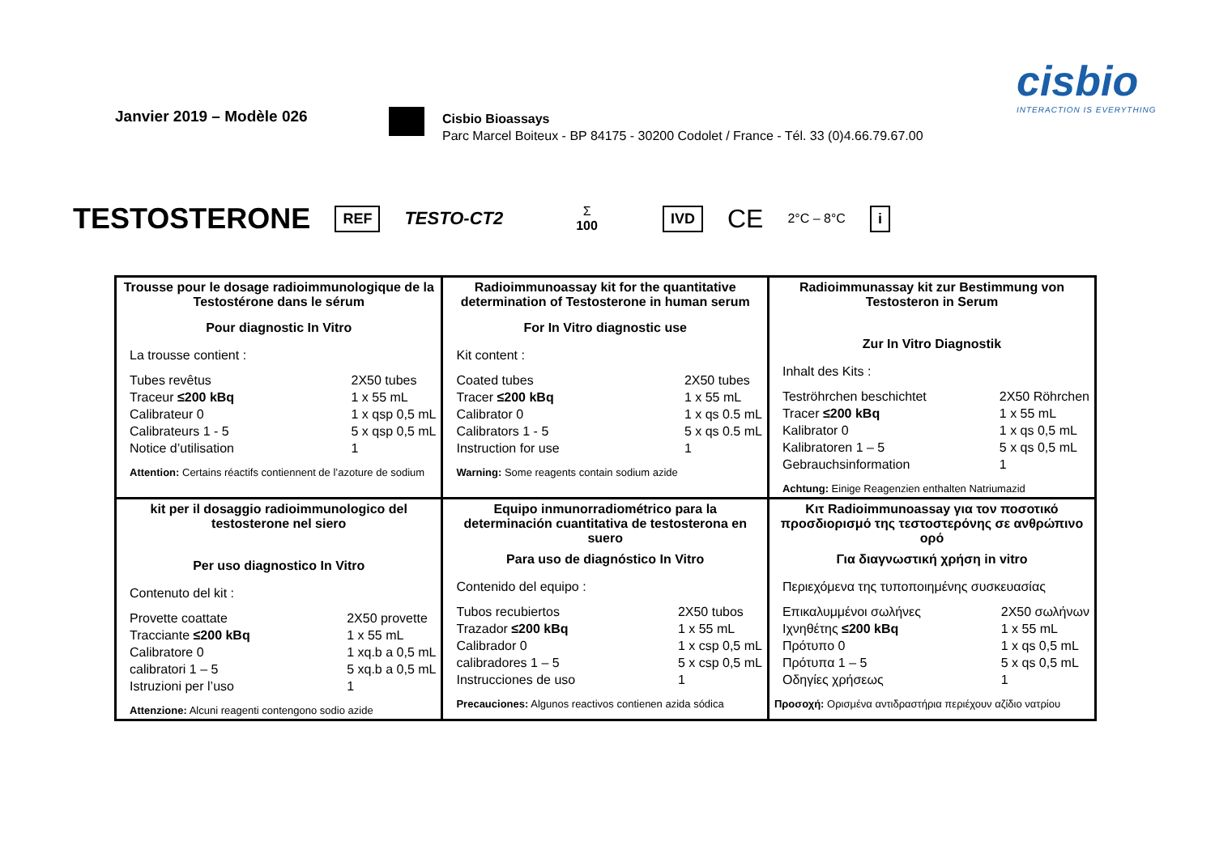Janvier 2019 – Modèle 026
Cisbio Bioassays
Parc Marcel Boiteux - BP 84175 - 30200 Codolet / France - Tél. 33 (0)4.66.79.67.00
cisbio
INTERACTION IS EVERYTHING
TESTOSTERONE REF TESTO-CT2 Σ
100 IVD CE 2°C – 8°C i
| Trousse pour le dosage radioimmunologique de la Testostérone dans le sérum Pour diagnostic In Vitro La trousse contient : Tubes revêtus Traceur ≤200 kBq Calibrateur 0 Calibrateurs 1 - 5 Notice d’utilisation 2X50 tubes 1 x 55 mL 1 x qsp 0,5 mL 5 x qsp 0,5 mL 1 Attention: Certains réactifs contiennent de l’azoture de sodium | Radioimmunoassay kit for the quantitative determination of Testosterone in human serum For In Vitro diagnostic use Kit content : Coated tubes Tracer ≤200 kBq Calibrator 0 Calibrators 1 - 5 Instruction for use 2X50 tubes 1 x 55 mL 1 x qs 0.5 mL 5 x qs 0.5 mL 1 Warning: Some reagents contain sodium azide | Radioimmunassay kit zur Bestimmung von Testosteron in Serum Zur In Vitro Diagnostik Inhalt des Kits : Teströhrchen beschichtet Tracer ≤200 kBq Kalibrator 0 Kalibratoren 1 – 5 Gebrauchsinformation 2X50 Röhrchen 1 x 55 mL 1 x qs 0,5 mL 5 x qs 0,5 mL 1 Achtung: Einige Reagenzien enthalten Natriumazid |
| kit per il dosaggio radioimmunologico del testosterone nel siero Per uso diagnostico In Vitro Contenuto del kit : Provette coattate Tracciante ≤200 kBq Calibratore 0 calibratori 1 – 5 Istruzioni per l’uso 2X50 provette 1 x 55 mL 1 xq.b a 0,5 mL 5 xq.b a 0,5 mL 1 Attenzione: Alcuni reagenti contengono sodio azide | Equipo inmunorradiométrico para la determinación cuantitativa de testosterona en suero Para uso de diagnóstico In Vitro Contenido del equipo : Tubos recubiertos Trazador ≤200 kBq Calibrador 0 calibradores 1 – 5 Instrucciones de uso 2X50 tubos 1 x 55 mL 1 x csp 0,5 mL 5 x csp 0,5 mL 1 Precauciones: Algunos reactivos contienen azida sódica | Κιτ Radioimmunoassay για τον ποσοτικό προσδιορισμό της τεστοστερόνης σε ανθρώπινο ορό Για διαγνωστική χρήση in vitro Περιεχόμενα της τυποποιημένης συσκευασίας Επικαλυμμένοι σωλήνες Ιχνηθέτης ≤200 kBq Πρότυπο 0 Πρότυπα 1 – 5 Οδηγίες χρήσεως 2X50 σωλήνων 1 x 55 mL 1 x qs 0,5 mL 5 x qs 0,5 mL 1 Προσοχή: Ορισμένα αντιδραστήρια περιέχουν αζίδιο νατρίου |